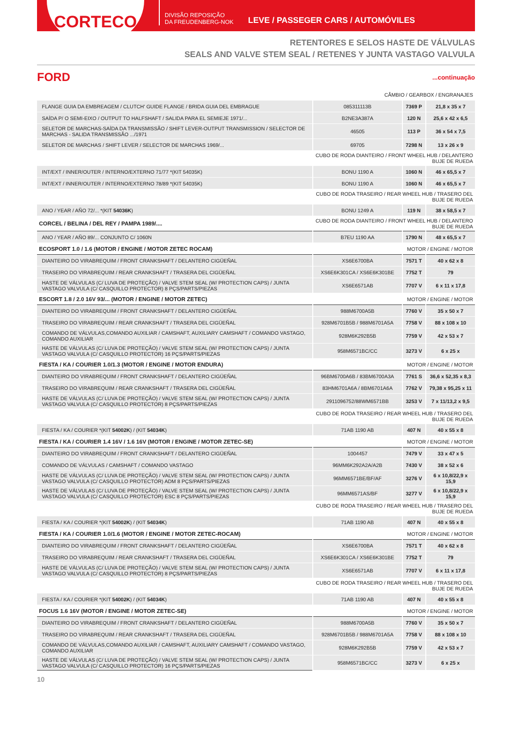CORTECO
DIVISÃO REPOSIÇÃO
DA FREUDENBERG-NOK
LEVE / PASSEGER CARS / AUTOMÓVILES
RETENTORES E SELOS HASTE DE VÁLVULAS
SEALS AND VALVE STEM SEAL / RETENES Y JUNTA VASTAGO VALVULA
FORD...continuação
| | CÂMBIO / GEARBOX / ENGRANAJES | | |
| FLANGE GUIA DA EMBREAGEM / CLUTCH' GUIDE FLANGE / BRIDA GUIA DEL EMBRAGUE | 085311113B | 7369 P | 21,8 x 35 x 7 |
| SAÍDA P/ O SEMI-EIXO / OUTPUT TO HALFSHAFT / SALIDA PARA EL SEMIEJE 1971/... | B2NE3A387A | 120 N | 25,6 x 42 x 6,5 |
| SELETOR DE MARCHAS-SAÍDA DA TRANSMISSÃO / SHIFT LEVER-OUTPUT TRANSMISSION / SELECTOR DE MARCHAS - SALIDA TRANSMISSÃO .../1971 | 46505 | 113 P | 36 x 54 x 7,5 |
| SELETOR DE MARCHAS / SHIFT LEVER / SELECTOR DE MARCHAS 1969/... | 69705 | 7298 N | 13 x 26 x 9 |
| | CUBO DE RODA DIANTEIRO / FRONT WHEEL HUB / DELANTERO BUJE DE RUEDA | | |
| INT/EXT / INNER/OUTER / INTERNO/EXTERNO 71/77 *(KIT 54035K) | BONU 1190 A | 1060 N | 46 x 65,5 x 7 |
| INT/EXT / INNER/OUTER / INTERNO/EXTERNO 78/89 *(KIT 54035K) | BONU 1190 A | 1060 N | 46 x 65,5 x 7 |
| | CUBO DE RODA TRASEIRO / REAR WHEEL HUB / TRASERO DEL BUJE DE RUEDA | | |
| ANO / YEAR / AÑO 72/... *(KIT 54036K ) | BONU 1249 A | 119 N | 38 x 58,5 x 7 |
| CORCEL / BELINA / DEL REY / PAMPA 1989/.... | CUBO DE RODA DIANTEIRO / FRONT WHEEL HUB / DELANTERO BUJE DE RUEDA | | |
| ANO / YEAR / AÑO 89/... CONJUNTO C/ 1060N | B7EU 1190 AA | 1790 N | 48 x 65,5 x 7 |
| ECOSPORT 1.0 / 1.6 (MOTOR / ENGINE / MOTOR ZETEC ROCAM) | MOTOR / ENGINE / MOTOR | | |
| DIANTEIRO DO VIRABREQUIM / FRONT CRANKSHAFT / DELANTERO CIGÜEÑAL | XS6E6700BA | 7571 T | 40 x 62 x 8 |
| TRASEIRO DO VIRABREQUIM / REAR CRANKSHAFT / TRASERA DEL CIGÜEÑAL | XS6E6K301CA / XS6E6K301BE | 7752 T | 79 |
| HASTE DE VÁLVULAS (C/ LUVA DE PROTEÇÃO) / VALVE STEM SEAL (W/ PROTECTION CAPS) / JUNTA VASTAGO VALVULA (C/ CASQUILLO PROTECTOR) 8 PÇS/PARTS/PIEZAS | XS6E6571AB | 7707 V | 6 x 11 x 17,8 |
| ESCORT 1.8 / 2.0 16V 93/... (MOTOR / ENGINE / MOTOR ZETEC) | MOTOR / ENGINE / MOTOR | | |
| DIANTEIRO DO VIRABREQUIM / FRONT CRANKSHAFT / DELANTERO CIGÜEÑAL | 988M6700A5B | 7760 V | 35 x 50 x 7 |
| TRASEIRO DO VIRABREQUIM / REAR CRANKSHAFT / TRASERA DEL CIGÜEÑAL | 928M6701B5B / 988M6701A5A | 7758 V | 88 x 108 x 10 |
| COMANDO DE VÁLVULAS,COMANDO AUXILIAR / CAMSHAFT, AUXILIARY CAMSHAFT / COMANDO VASTAGO, COMANDO AUXILIAR | 928M6K292B5B | 7759 V | 42 x 53 x 7 |
| HASTE DE VÁLVULAS (C/ LUVA DE PROTEÇÃO) / VALVE STEM SEAL (W/ PROTECTION CAPS) / JUNTA VASTAGO VALVULA (C/ CASQUILLO PROTECTOR) 16 PÇS/PARTS/PIEZAS | 958M6571BC/CC | 3273 V | 6 x 25 x |
| FIESTA / KA / COURIER 1.0/1.3 (MOTOR / ENGINE / MOTOR ENDURA) | MOTOR / ENGINE / MOTOR | | |
| DIANTEIRO DO VIRABREQUIM / FRONT CRANKSHAFT / DELANTERO CIGÜEÑAL | 96BM6700A6B / 83BM6700A3A | 7761 S | 36,6 x 52,35 x 8,3 |
| TRASEIRO DO VIRABREQUIM / REAR CRANKSHAFT / TRASERA DEL CIGÜEÑAL | 83HM6701A6A / 8BM6701A6A | 7762 V | 79,38 x 95,25 x 11 |
| HASTE DE VÁLVULAS (C/ LUVA DE PROTEÇÃO) / VALVE STEM SEAL (W/ PROTECTION CAPS) / JUNTA VASTAGO VALVULA (C/ CASQUILLO PROTECTOR) 8 PÇS/PARTS/PIEZAS | 2911096752/88WM6571BB | 3253 V | 7 x 11/13,2 x 9,5 |
| | CUBO DE RODA TRASEIRO / REAR WHEEL HUB / TRASERO DEL BUJE DE RUEDA | | |
| FIESTA / KA / COURIER *(KIT 54002K ) / (KIT 54034K ) | 71AB 1190 AB | 407 N | 40 x 55 x 8 |
| FIESTA / KA / COURIER 1.4 16V / 1.6 16V (MOTOR / ENGINE / MOTOR ZETEC-SE) | MOTOR / ENGINE / MOTOR | | |
| DIANTEIRO DO VIRABREQUIM / FRONT CRANKSHAFT / DELANTERO CIGÜEÑAL | 1004457 | 7479 V | 33 x 47 x 5 |
| COMANDO DE VÁLVULAS / CAMSHAFT / COMANDO VASTAGO | 96MM6K292A2A/A2B | 7430 V | 38 x 52 x 6 |
| HASTE DE VÁLVULAS (C/ LUVA DE PROTEÇÃO) / VALVE STEM SEAL (W/ PROTECTION CAPS) / JUNTA VASTAGO VALVULA (C/ CASQUILLO PROTECTOR) ADM 8 PÇS/PARTS/PIEZAS | 96MM6571BE/BF/AF | 3276 V | 6 x 10,8/22,9 x 15,9 |
| HASTE DE VÁLVULAS (C/ LUVA DE PROTEÇÃO) / VALVE STEM SEAL (W/ PROTECTION CAPS) / JUNTA VASTAGO VALVULA (C/ CASQUILLO PROTECTOR) ESC 8 PÇS/PARTS/PIEZAS | 96MM6571AS/BF | 3277 V | 6 x 10,8/22,9 x 15,9 |
| | CUBO DE RODA TRASEIRO / REAR WHEEL HUB / TRASERO DEL BUJE DE RUEDA | | |
| FIESTA / KA / COURIER *(KIT 54002K ) / (KIT 54034K ) | 71AB 1190 AB | 407 N | 40 x 55 x 8 |
| FIESTA / KA / COURIER 1.0/1.6 (MOTOR / ENGINE / MOTOR ZETEC-ROCAM) | MOTOR / ENGINE / MOTOR | | |
| DIANTEIRO DO VIRABREQUIM / FRONT CRANKSHAFT / DELANTERO CIGÜEÑAL | XS6E6700BA | 7571 T | 40 x 62 x 8 |
| TRASEIRO DO VIRABREQUIM / REAR CRANKSHAFT / TRASERA DEL CIGÜEÑAL | XS6E6K301CA / XS6E6K301BE | 7752 T | 79 |
| HASTE DE VÁLVULAS (C/ LUVA DE PROTEÇÃO) / VALVE STEM SEAL (W/ PROTECTION CAPS) / JUNTA VASTAGO VALVULA (C/ CASQUILLO PROTECTOR) 8 PÇS/PARTS/PIEZAS | XS6E6571AB | 7707 V | 6 x 11 x 17,8 |
| | CUBO DE RODA TRASEIRO / REAR WHEEL HUB / TRASERO DEL BUJE DE RUEDA | | |
| FIESTA / KA / COURIER *(KIT 54002K ) / (KIT 54034K ) | 71AB 1190 AB | 407 N | 40 x 55 x 8 |
| FOCUS 1.6 16V (MOTOR / ENGINE / MOTOR ZETEC-SE) | MOTOR / ENGINE / MOTOR | | |
| DIANTEIRO DO VIRABREQUIM / FRONT CRANKSHAFT / DELANTERO CIGÜEÑAL | 988M6700A5B | 7760 V | 35 x 50 x 7 |
| TRASEIRO DO VIRABREQUIM / REAR CRANKSHAFT / TRASERA DEL CIGÜEÑAL | 928M6701B5B / 988M6701A5A | 7758 V | 88 x 108 x 10 |
| COMANDO DE VÁLVULAS,COMANDO AUXILIAR / CAMSHAFT, AUXILIARY CAMSHAFT / COMANDO VASTAGO, COMANDO AUXILIAR | 928M6K292B5B | 7759 V | 42 x 53 x 7 |
| HASTE DE VÁLVULAS (C/ LUVA DE PROTEÇÃO) / VALVE STEM SEAL (W/ PROTECTION CAPS) / JUNTA VASTAGO VALVULA (C/ CASQUILLO PROTECTOR) 16 PÇS/PARTS/PIEZAS | 958M6571BC/CC | 3273 V | 6 x 25 x |
10